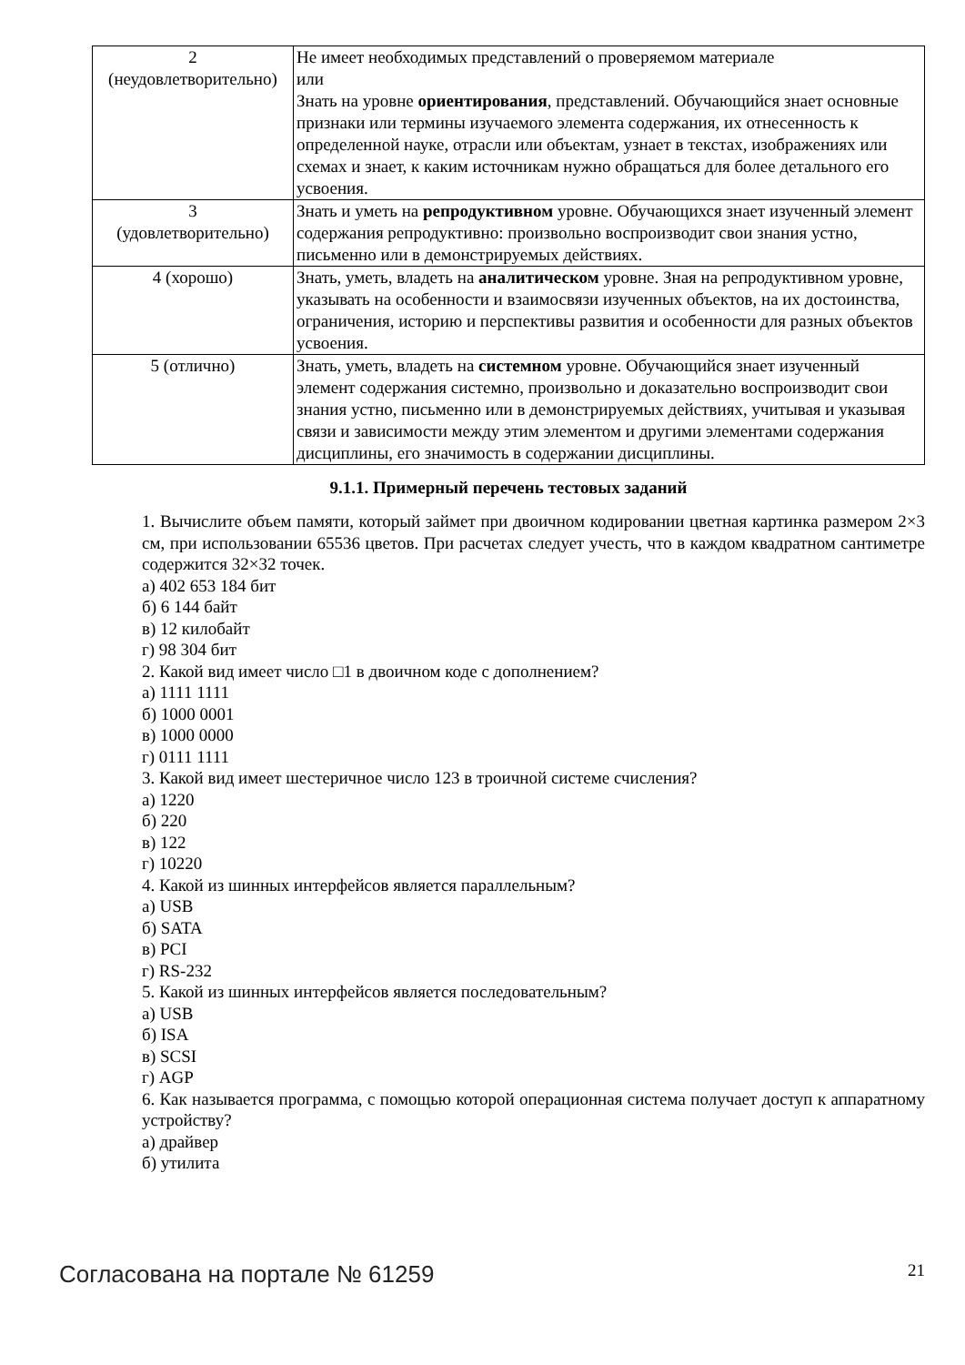| 2 (неудовлетворительно) | Не имеет необходимых представлений о проверяемом материале или Знать на уровне ориентирования , представлений. Обучающийся знает основные признаки или термины изучаемого элемента содержания, их отнесенность к определенной науке, отрасли или объектам, узнает в текстах, изображениях или схемах и знает, к каким источникам нужно обращаться для более детального его усвоения. |
| 3 (удовлетворительно) | Знать и уметь на репродуктивном уровне. Обучающихся знает изученный элемент содержания репродуктивно: произвольно воспроизводит свои знания устно, письменно или в демонстрируемых действиях. |
| 4 (хорошо) | Знать, уметь, владеть на аналитическом уровне. Зная на репродуктивном уровне, указывать на особенности и взаимосвязи изученных объектов, на их достоинства, ограничения, историю и перспективы развития и особенности для разных объектов усвоения. |
| 5 (отлично) | Знать, уметь, владеть на системном уровне. Обучающийся знает изученный элемент содержания системно, произвольно и доказательно воспроизводит свои знания устно, письменно или в демонстрируемых действиях, учитывая и указывая связи и зависимости между этим элементом и другими элементами содержания дисциплины, его значимость в содержании дисциплины. |
9.1.1. Примерный перечень тестовых заданий
1. Вычислите объем памяти, который займет при двоичном кодировании цветная картинка размером 2×3 см, при использовании 65536 цветов. При расчетах следует учесть, что в каждом квадратном сантиметре содержится 32×32 точек.
а) 402 653 184 бит
б) 6 144 байт
в) 12 килобайт
г) 98 304 бит
2. Какой вид имеет число □1 в двоичном коде с дополнением?
а) 1111 1111
б) 1000 0001
в) 1000 0000
г) 0111 1111
3. Какой вид имеет шестеричное число 123 в троичной системе счисления?
а) 1220
б) 220
в) 122
г) 10220
4. Какой из шинных интерфейсов является параллельным?
а) USB
б) SATA
в) PCI
г) RS-232
5. Какой из шинных интерфейсов является последовательным?
а) USB
б) ISA
в) SCSI
г) AGP
6. Как называется программа, с помощью которой операционная система получает доступ к аппаратному устройству?
а) драйвер
б) утилита
Согласована на портале № 61259 21